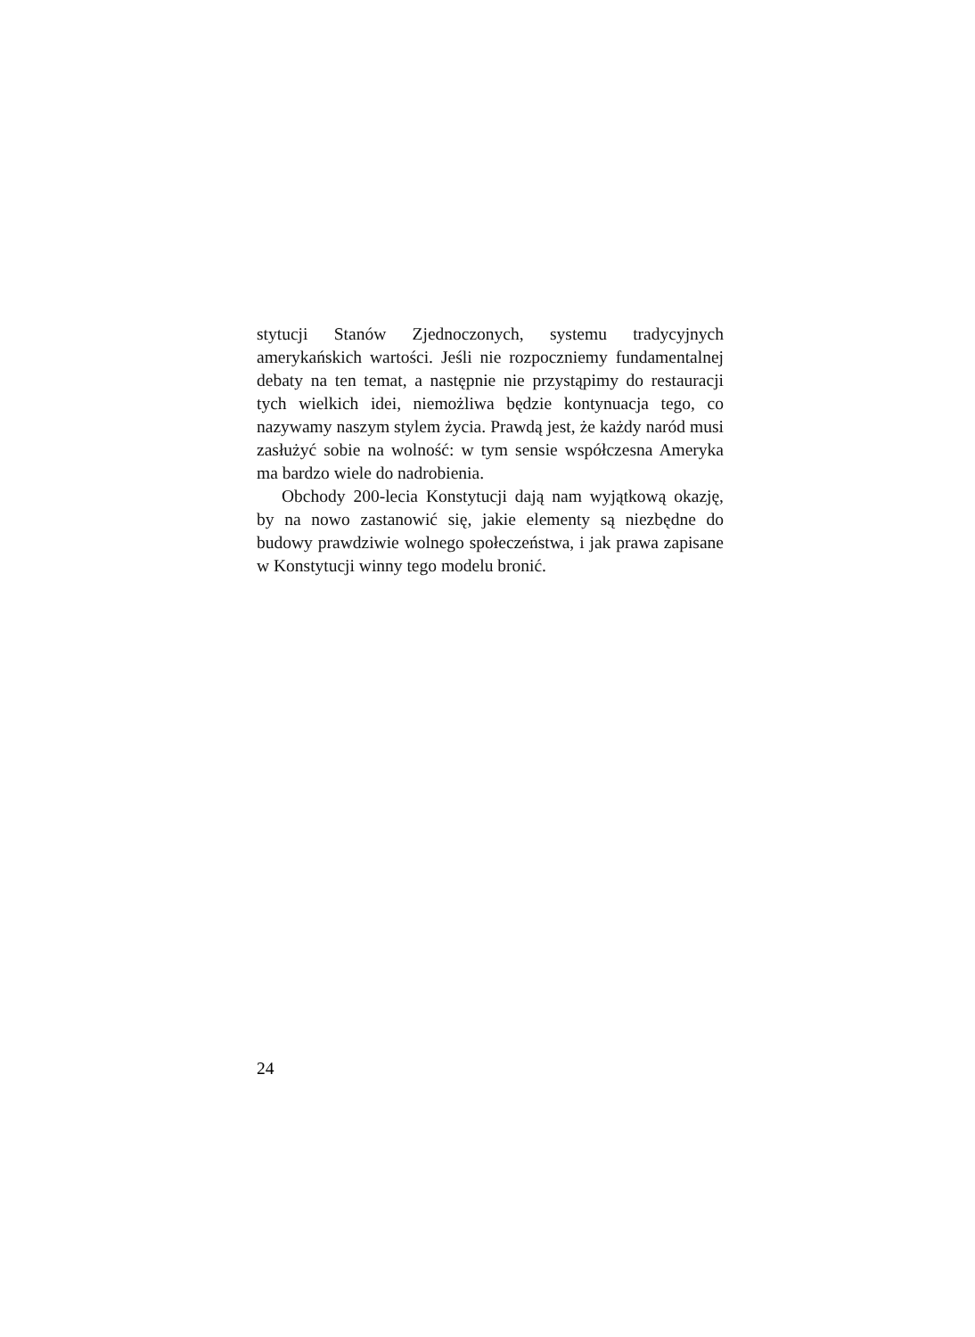stytucji Stanów Zjednoczonych, systemu tradycyjnych amerykańskich wartości. Jeśli nie rozpoczniemy fundamentalnej debaty na ten temat, a następnie nie przystąpimy do restauracji tych wielkich idei, niemożliwa będzie kontynuacja tego, co nazywamy naszym stylem życia. Prawdą jest, że każdy naród musi zasłużyć sobie na wolność: w tym sensie współczesna Ameryka ma bardzo wiele do nadrobienia.
Obchody 200-lecia Konstytucji dają nam wyjątkową okazję, by na nowo zastanowić się, jakie elementy są niezbędne do budowy prawdziwie wolnego społeczeństwa, i jak prawa zapisane w Konstytucji winny tego modelu bronić.
24